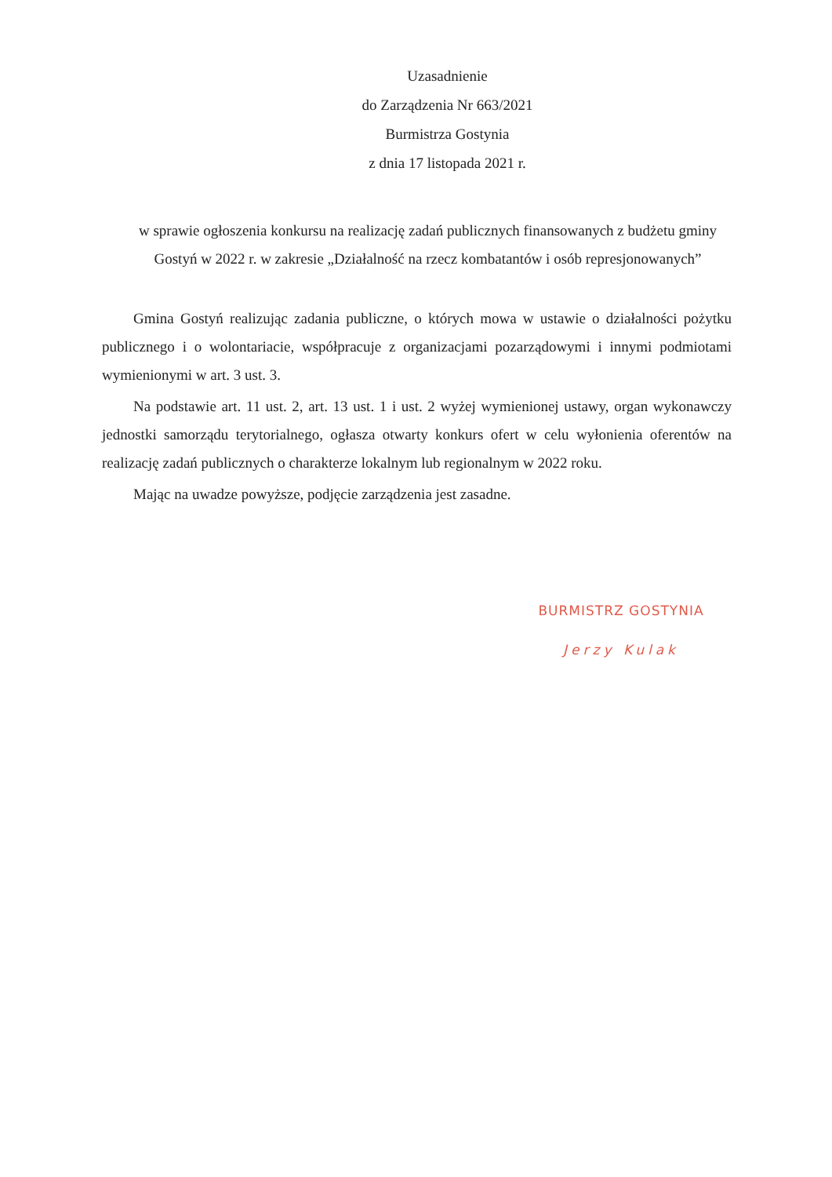Uzasadnienie
do Zarządzenia Nr 663/2021
Burmistrza Gostynia
z dnia 17 listopada 2021 r.
w sprawie ogłoszenia konkursu na realizację zadań publicznych finansowanych z budżetu gminy Gostyń w 2022 r. w zakresie „Działalność na rzecz kombatantów i osób represjonowanych”
Gmina Gostyń realizując zadania publiczne, o których mowa w ustawie o działalności pożytku publicznego i o wolontariacie, współpracuje z organizacjami pozarządowymi i innymi podmiotami wymienionymi w art. 3 ust. 3.
Na podstawie art. 11 ust. 2, art. 13 ust. 1 i ust. 2 wyżej wymienionej ustawy, organ wykonawczy jednostki samorządu terytorialnego, ogłasza otwarty konkurs ofert w celu wyłonienia oferentów na realizację zadań publicznych o charakterze lokalnym lub regionalnym w 2022 roku.
Mając na uwadze powyższe, podjęcie zarządzenia jest zasadne.
BURMISTRZ GOSTYNIA
Jerzy Kulak